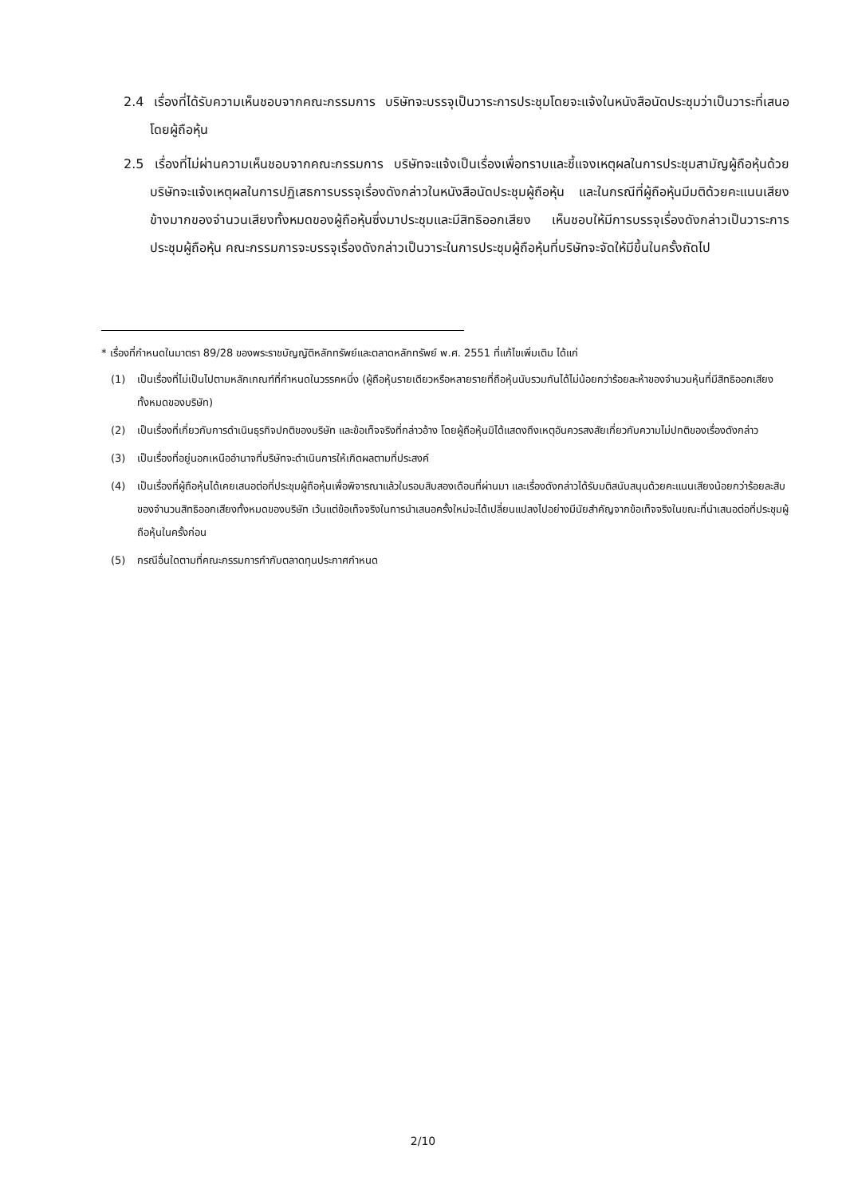2.4 เรื่องที่ได้รับความเห็นชอบจากคณะกรรมการ บริษัทจะบรรจุเป็นวาระการประชุมโดยจะแจ้งในหนังสือนัดประชุมว่าเป็นวาระที่เสนอโดยผู้ถือหุ้น
2.5 เรื่องที่ไม่ผ่านความเห็นชอบจากคณะกรรมการ บริษัทจะแจ้งเป็นเรื่องเพื่อทราบและชี้แจงเหตุผลในการประชุมสามัญผู้ถือหุ้นด้วย บริษัทจะแจ้งเหตุผลในการปฏิเสธการบรรจุเรื่องดังกล่าวในหนังสือนัดประชุมผู้ถือหุ้น และในกรณีที่ผู้ถือหุ้นมีมติด้วยคะแนนเสียงข้างมากของจำนวนเสียงทั้งหมดของผู้ถือหุ้นซึ่งมาประชุมและมีสิทธิออกเสียง เห็นชอบให้มีการบรรจุเรื่องดังกล่าวเป็นวาระการประชุมผู้ถือหุ้น คณะกรรมการจะบรรจุเรื่องดังกล่าวเป็นวาระในการประชุมผู้ถือหุ้นที่บริษัทจะจัดให้มีขึ้นในครั้งถัดไป
* เรื่องที่กำหนดในมาตรา 89/28 ของพระราชบัญญัติหลักทรัพย์และตลาดหลักทรัพย์ พ.ศ. 2551 ที่แก้ไขเพิ่มเติม ได้แก่
(1) เป็นเรื่องที่ไม่เป็นไปตามหลักเกณฑ์ที่กำหนดในวรรคหนึ่ง (ผู้ถือหุ้นรายเดียวหรือหลายรายที่ถือหุ้นนับรวมกันได้ไม่น้อยกว่าร้อยละห้าของจำนวนหุ้นที่มีสิทธิออกเสียงทั้งหมดของบริษัท)
(2) เป็นเรื่องที่เกี่ยวกับการดำเนินธุรกิจปกติของบริษัท และข้อเท็จจริงที่กล่าวอ้าง โดยผู้ถือหุ้นมิได้แสดงถึงเหตุอันควรสงสัยเกี่ยวกับความไม่ปกติของเรื่องดังกล่าว
(3) เป็นเรื่องที่อยู่นอกเหนืออำนาจที่บริษัทจะดำเนินการให้เกิดผลตามที่ประสงค์
(4) เป็นเรื่องที่ผู้ถือหุ้นได้เคยเสนอต่อที่ประชุมผู้ถือหุ้นเพื่อพิจารณาแล้วในรอบสิบสองเดือนที่ผ่านมา และเรื่องดังกล่าวได้รับมติสนับสนุนด้วยคะแนนเสียงน้อยกว่าร้อยละสิบของจำนวนสิทธิออกเสียงทั้งหมดของบริษัท เว้นแต่ข้อเท็จจริงในการนำเสนอครั้งใหม่จะได้เปลี่ยนแปลงไปอย่างมีนัยสำคัญจากข้อเท็จจริงในขณะที่นำเสนอต่อที่ประชุมผู้ถือหุ้นในครั้งก่อน
(5) กรณีอื่นใดตามที่คณะกรรมการกำกับตลาดทุนประกาศกำหนด
2/10